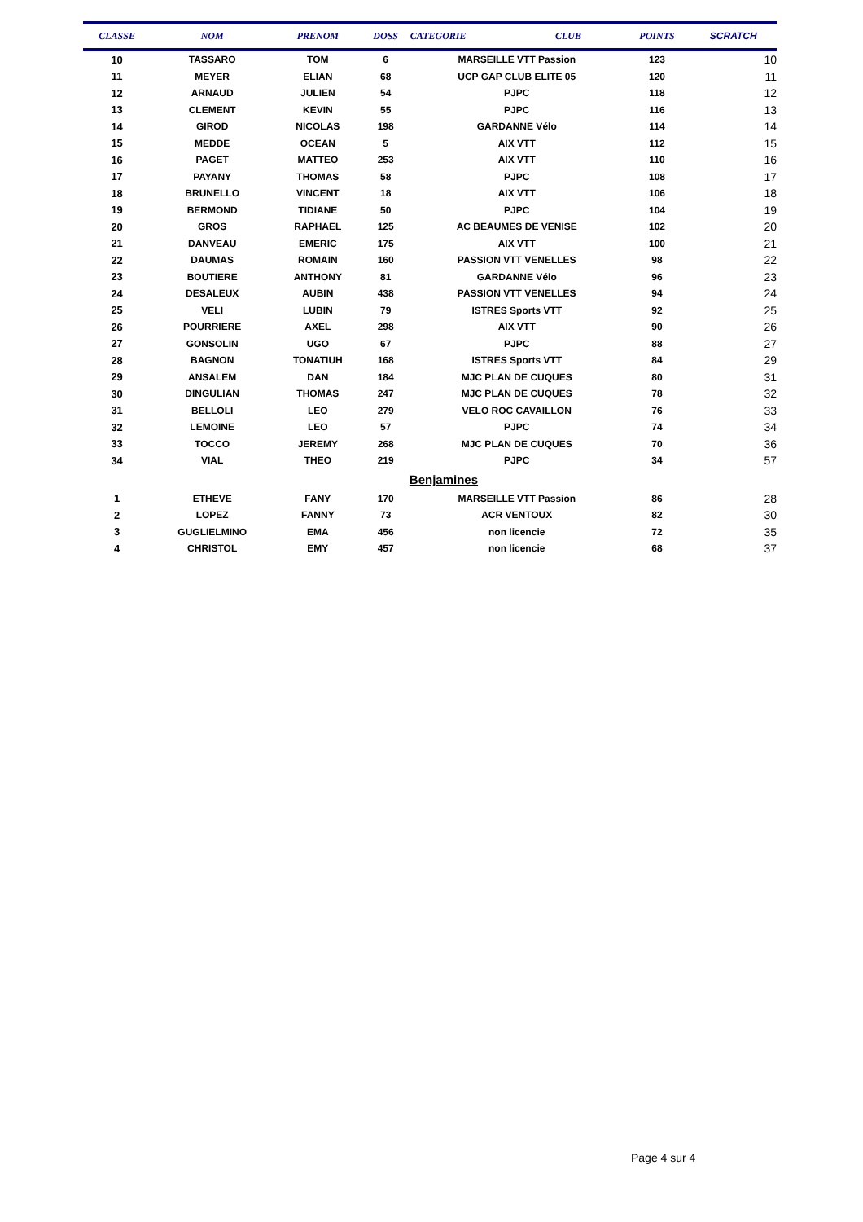| CLASSE | NOM | PRENOM | DOSS | CATEGORIE | CLUB | POINTS | SCRATCH |
| --- | --- | --- | --- | --- | --- | --- | --- |
| 10 | TASSARO | TOM | 6 | MARSEILLE VTT Passion | | 123 | 10 |
| 11 | MEYER | ELIAN | 68 | UCP GAP CLUB ELITE 05 | | 120 | 11 |
| 12 | ARNAUD | JULIEN | 54 | PJPC | | 118 | 12 |
| 13 | CLEMENT | KEVIN | 55 | PJPC | | 116 | 13 |
| 14 | GIROD | NICOLAS | 198 | GARDANNE Vélo | | 114 | 14 |
| 15 | MEDDE | OCEAN | 5 | AIX VTT | | 112 | 15 |
| 16 | PAGET | MATTEO | 253 | AIX VTT | | 110 | 16 |
| 17 | PAYANY | THOMAS | 58 | PJPC | | 108 | 17 |
| 18 | BRUNELLO | VINCENT | 18 | AIX VTT | | 106 | 18 |
| 19 | BERMOND | TIDIANE | 50 | PJPC | | 104 | 19 |
| 20 | GROS | RAPHAEL | 125 | AC BEAUMES DE VENISE | | 102 | 20 |
| 21 | DANVEAU | EMERIC | 175 | AIX VTT | | 100 | 21 |
| 22 | DAUMAS | ROMAIN | 160 | PASSION VTT VENELLES | | 98 | 22 |
| 23 | BOUTIERE | ANTHONY | 81 | GARDANNE Vélo | | 96 | 23 |
| 24 | DESALEUX | AUBIN | 438 | PASSION VTT VENELLES | | 94 | 24 |
| 25 | VELI | LUBIN | 79 | ISTRES Sports VTT | | 92 | 25 |
| 26 | POURRIERE | AXEL | 298 | AIX VTT | | 90 | 26 |
| 27 | GONSOLIN | UGO | 67 | PJPC | | 88 | 27 |
| 28 | BAGNON | TONATIUH | 168 | ISTRES Sports VTT | | 84 | 29 |
| 29 | ANSALEM | DAN | 184 | MJC PLAN DE CUQUES | | 80 | 31 |
| 30 | DINGULIAN | THOMAS | 247 | MJC PLAN DE CUQUES | | 78 | 32 |
| 31 | BELLOLI | LEO | 279 | VELO ROC CAVAILLON | | 76 | 33 |
| 32 | LEMOINE | LEO | 57 | PJPC | | 74 | 34 |
| 33 | TOCCO | JEREMY | 268 | MJC PLAN DE CUQUES | | 70 | 36 |
| 34 | VIAL | THEO | 219 | PJPC | | 34 | 57 |
| | | | | Benjamines | | | |
| 1 | ETHEVE | FANY | 170 | MARSEILLE VTT Passion | | 86 | 28 |
| 2 | LOPEZ | FANNY | 73 | ACR VENTOUX | | 82 | 30 |
| 3 | GUGLIELMINO | EMA | 456 | non licencie | | 72 | 35 |
| 4 | CHRISTOL | EMY | 457 | non licencie | | 68 | 37 |
Page 4 sur 4